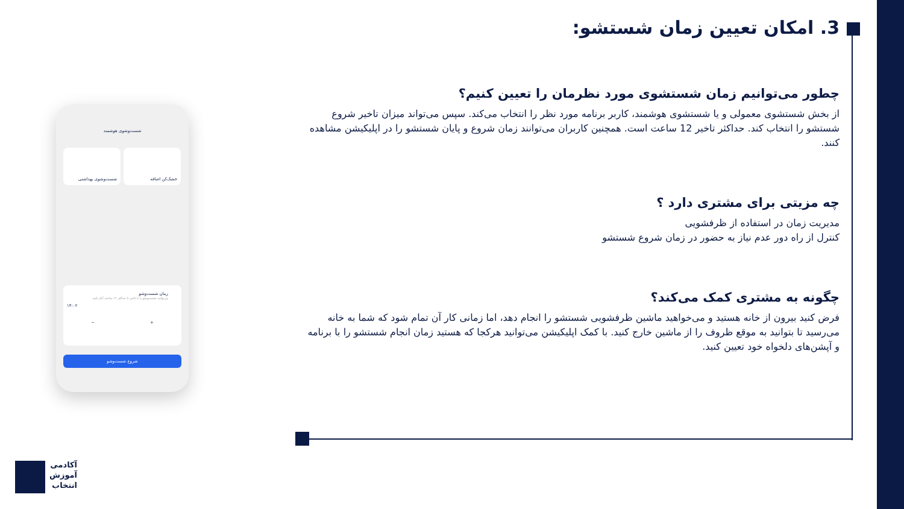3. امکان تعیین زمان شستشو:
چطور می‌توانیم زمان شستشوی مورد نظرمان را تعیین کنیم؟
از بخش شستشوی معمولی و یا شستشوی هوشمند، کاربر برنامه مورد نظر را انتخاب می‌کند. سپس می‌تواند میزان تاخیر شروع شستشو را انتخاب کند. حداکثر تاخیر 12 ساعت است. همچنین کاربران می‌توانند زمان شروع و پایان شستشو را در اپلیکیشن مشاهده کنند.
چه مزیتی برای مشتری دارد ؟
مدیریت زمان در استفاده از ظرفشویی
کنترل از راه دور عدم نیاز به حضور در زمان شروع شستشو
چگونه به مشتری کمک می‌کند؟
فرض کنید بیرون از خانه هستید و می‌خواهید ماشین ظرفشویی شستشو را انجام دهد، اما زمانی کار آن تمام شود که شما به خانه می‌رسید تا بتوانید به موقع ظروف را از ماشین خارج کنید. با کمک اپلیکیشن می‌توانید هرکجا که هستید زمان انجام شستشو را با برنامه و آپشن‌های دلخواه خود تعیین کنید.
شست‌وشوی هوشمند
خشک‌کن اضافه
شست‌وشوی بهداشتی
زمان شست‌وشو
می‌توانید شست‌وشو را با تاخیر تا حداکثر ۱۲ ساعت آغاز کنید.
۱۴:۰۲
+ −
شروع شست‌وشو
آکادمی
آموزش
انتخاب